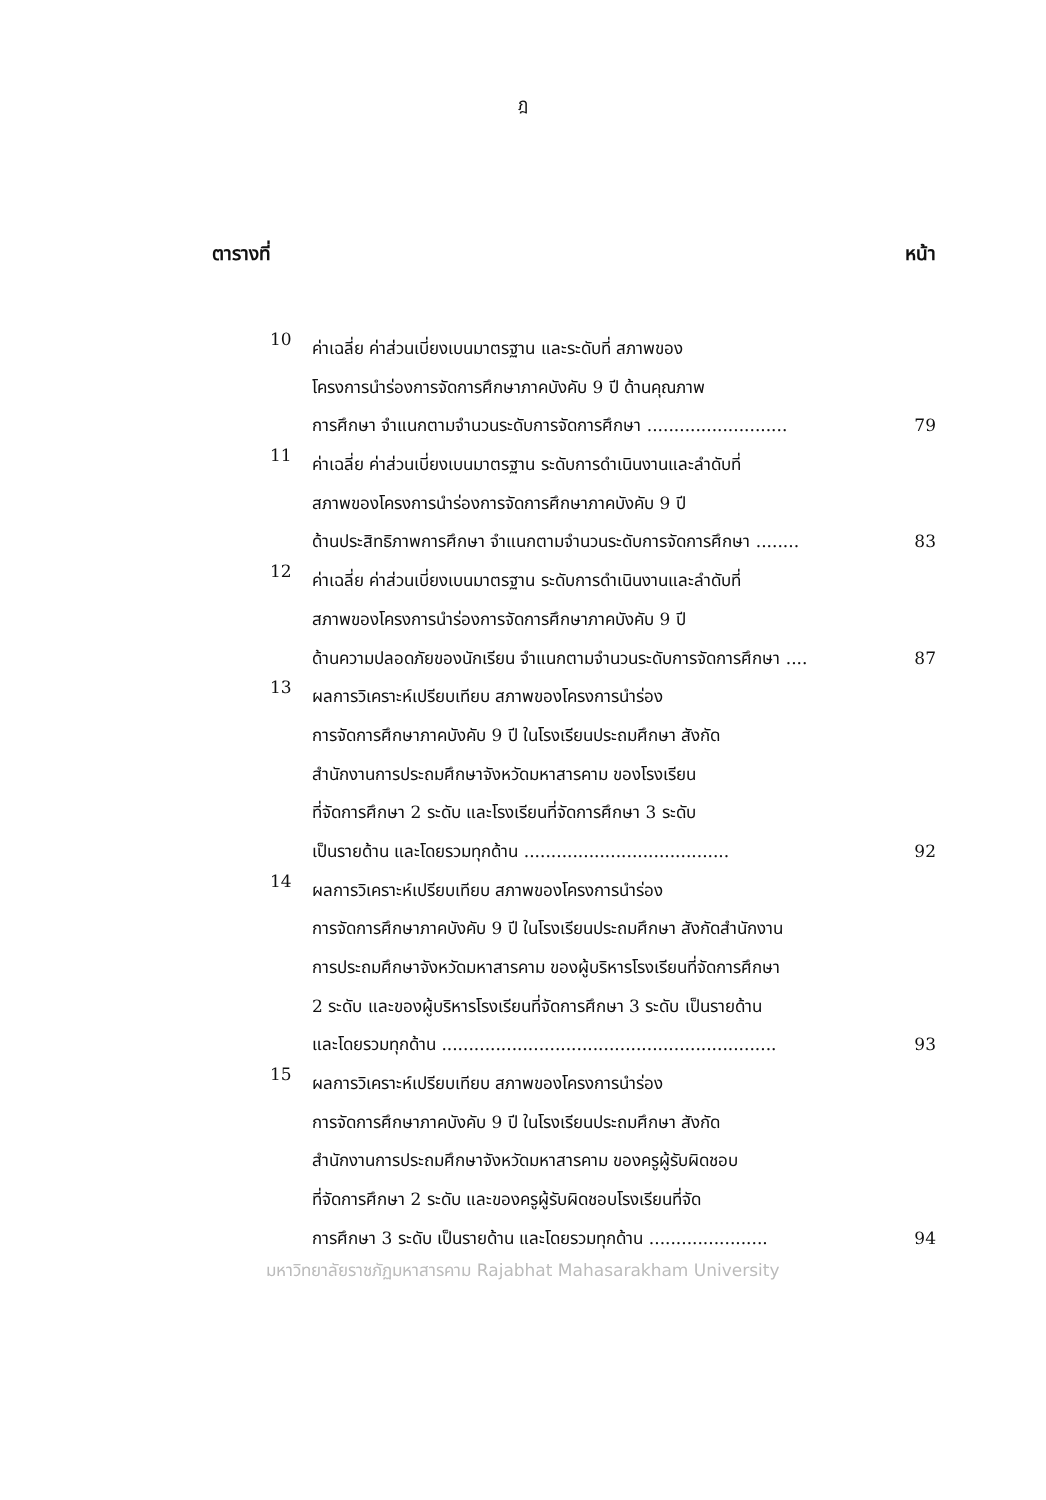ฎ
ตารางที่ หน้า
10
ค่าเฉลี่ย ค่าส่วนเบี่ยงเบนมาตรฐาน และระดับที่ สภาพของ
โครงการนำร่องการจัดการศึกษาภาคบังคับ 9 ปี ด้านคุณภาพ
การศึกษา จำแนกตามจำนวนระดับการจัดการศึกษา .......................... 79
11
ค่าเฉลี่ย ค่าส่วนเบี่ยงเบนมาตรฐาน ระดับการดำเนินงานและลำดับที่
สภาพของโครงการนำร่องการจัดการศึกษาภาคบังคับ 9 ปี
ด้านประสิทธิภาพการศึกษา จำแนกตามจำนวนระดับการจัดการศึกษา ........ 83
12
ค่าเฉลี่ย ค่าส่วนเบี่ยงเบนมาตรฐาน ระดับการดำเนินงานและลำดับที่
สภาพของโครงการนำร่องการจัดการศึกษาภาคบังคับ 9 ปี
ด้านความปลอดภัยของนักเรียน จำแนกตามจำนวนระดับการจัดการศึกษา .... 87
13
ผลการวิเคราะห์เปรียบเทียบ สภาพของโครงการนำร่อง
การจัดการศึกษาภาคบังคับ 9 ปี ในโรงเรียนประถมศึกษา สังกัด
สำนักงานการประถมศึกษาจังหวัดมหาสารคาม ของโรงเรียน
ที่จัดการศึกษา 2 ระดับ และโรงเรียนที่จัดการศึกษา 3 ระดับ
เป็นรายด้าน และโดยรวมทุกด้าน ...................................... 92
14
ผลการวิเคราะห์เปรียบเทียบ สภาพของโครงการนำร่อง
การจัดการศึกษาภาคบังคับ 9 ปี ในโรงเรียนประถมศึกษา สังกัดสำนักงาน
การประถมศึกษาจังหวัดมหาสารคาม ของผู้บริหารโรงเรียนที่จัดการศึกษา
2 ระดับ และของผู้บริหารโรงเรียนที่จัดการศึกษา 3 ระดับ เป็นรายด้าน
และโดยรวมทุกด้าน .............................................................. 93
15
ผลการวิเคราะห์เปรียบเทียบ สภาพของโครงการนำร่อง
การจัดการศึกษาภาคบังคับ 9 ปี ในโรงเรียนประถมศึกษา สังกัด
สำนักงานการประถมศึกษาจังหวัดมหาสารคาม ของครูผู้รับผิดชอบ
ที่จัดการศึกษา 2 ระดับ และของครูผู้รับผิดชอบโรงเรียนที่จัด
การศึกษา 3 ระดับ เป็นรายด้าน และโดยรวมทุกด้าน ...................... 94
มหาวิทยาลัยราชภัฏมหาสารคาม Rajabhat Mahasarakham University